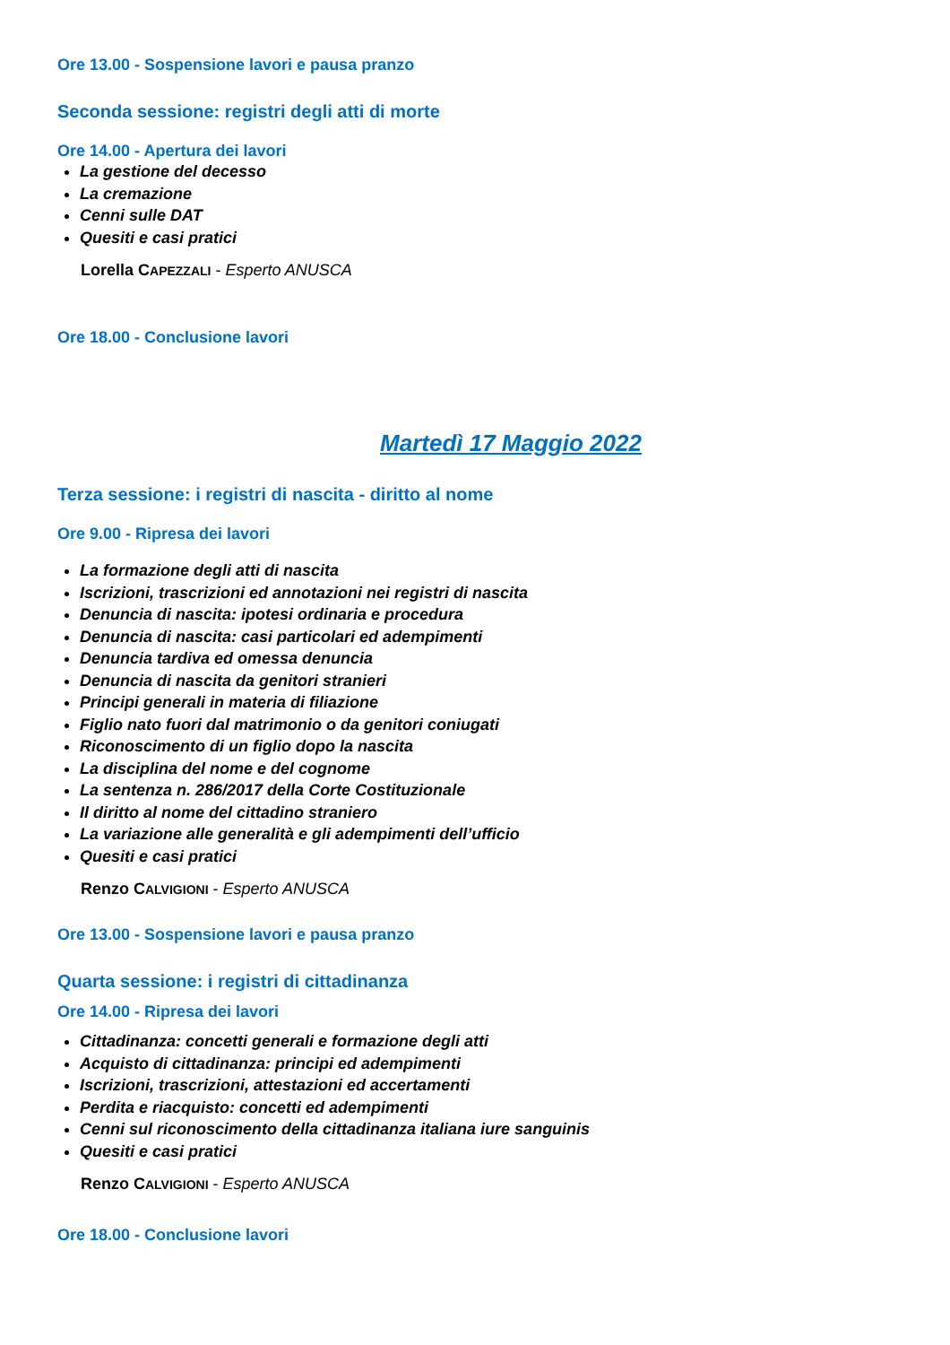Ore 13.00 - Sospensione lavori e pausa pranzo
Seconda sessione: registri degli atti di morte
Ore 14.00 - Apertura dei lavori
La gestione del decesso
La cremazione
Cenni sulle DAT
Quesiti e casi pratici
Lorella CAPEZZALI - Esperto ANUSCA
Ore 18.00 - Conclusione lavori
Martedì 17 Maggio 2022
Terza sessione: i registri di nascita - diritto al nome
Ore 9.00 - Ripresa dei lavori
La formazione degli atti di nascita
Iscrizioni, trascrizioni ed annotazioni nei registri di nascita
Denuncia di nascita: ipotesi ordinaria e procedura
Denuncia di nascita: casi particolari ed adempimenti
Denuncia tardiva ed omessa denuncia
Denuncia di nascita da genitori stranieri
Principi generali in materia di filiazione
Figlio nato fuori dal matrimonio o da genitori coniugati
Riconoscimento di un figlio dopo la nascita
La disciplina del nome e del cognome
La sentenza n. 286/2017 della Corte Costituzionale
Il diritto al nome del cittadino straniero
La variazione alle generalità e gli adempimenti dell’ufficio
Quesiti e casi pratici
Renzo CALVIGIONI - Esperto ANUSCA
Ore 13.00 - Sospensione lavori e pausa pranzo
Quarta sessione: i registri di cittadinanza
Ore 14.00 - Ripresa dei lavori
Cittadinanza: concetti generali e formazione degli atti
Acquisto di cittadinanza: principi ed adempimenti
Iscrizioni, trascrizioni, attestazioni ed accertamenti
Perdita e riacquisto: concetti ed adempimenti
Cenni sul riconoscimento della cittadinanza italiana iure sanguinis
Quesiti e casi pratici
Renzo CALVIGIONI - Esperto ANUSCA
Ore 18.00 - Conclusione lavori